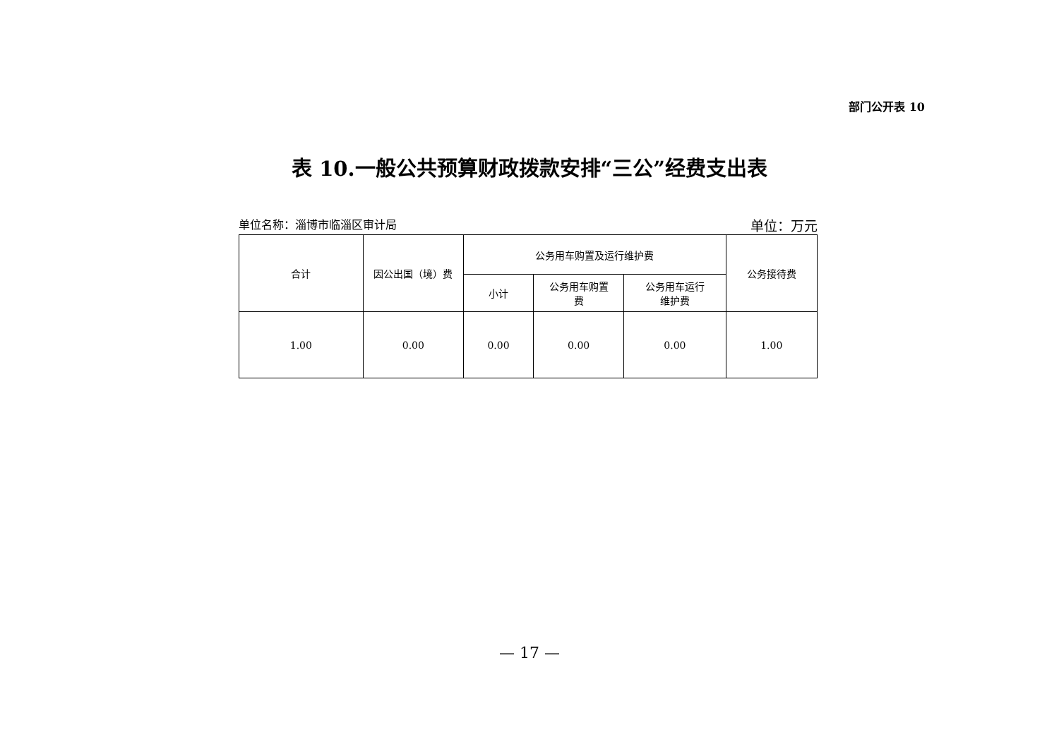部门公开表 10
表 10.一般公共预算财政拨款安排“三公”经费支出表
单位名称：淄博市临淄区审计局 单位：万元
| 合计 | 因公出国（境）费 | 公务用车购置及运行维护费 | | | 公务接待费 |
| --- | --- | --- | --- | --- | --- |
| | | 小计 | 公务用车购置 费 | 公务用车运行 维护费 | |
| 1.00 | 0.00 | 0.00 | 0.00 | 0.00 | 1.00 |
— 17 —